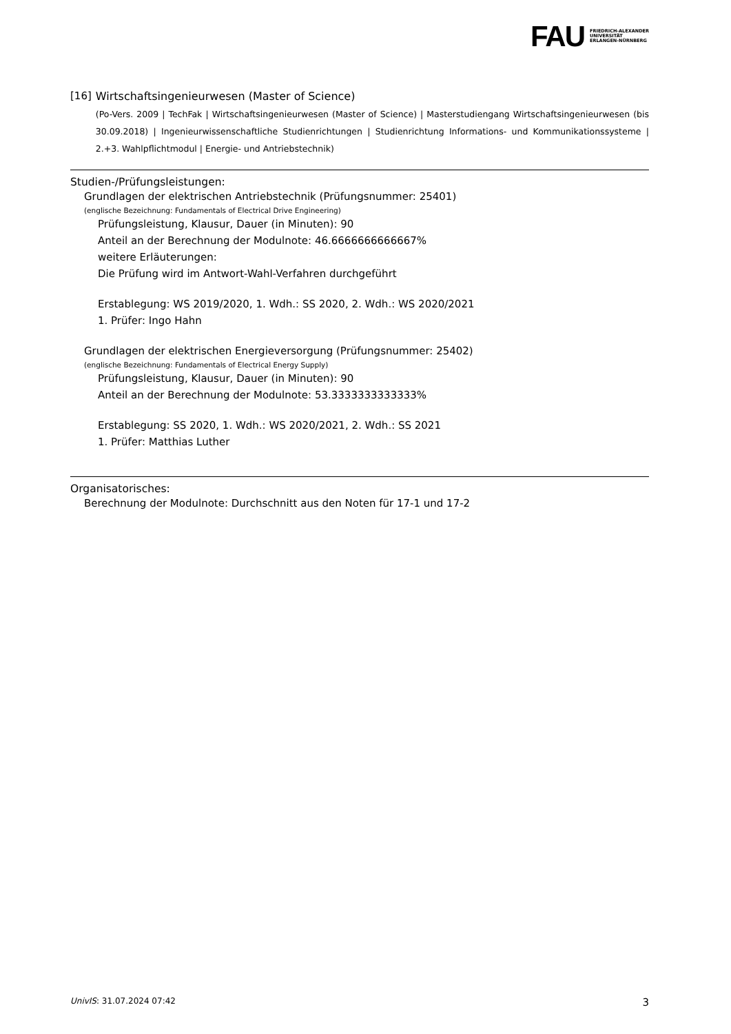FAU FRIEDRICH-ALEXANDER
UNIVERSITÄT
ERLANGEN-NÜRNBERG
[16] Wirtschaftsingenieurwesen (Master of Science)
(Po-Vers. 2009 | TechFak | Wirtschaftsingenieurwesen (Master of Science) | Masterstudiengang Wirtschaftsingenieurwesen (bis 30.09.2018) | Ingenieurwissenschaftliche Studienrichtungen | Studienrichtung Informations- und Kommunikationssysteme | 2.+3. Wahlpflichtmodul | Energie- und Antriebstechnik)
Studien-/Prüfungsleistungen:
Grundlagen der elektrischen Antriebstechnik (Prüfungsnummer: 25401)
(englische Bezeichnung: Fundamentals of Electrical Drive Engineering)
Prüfungsleistung, Klausur, Dauer (in Minuten): 90
Anteil an der Berechnung der Modulnote: 46.6666666666667%
weitere Erläuterungen:
Die Prüfung wird im Antwort-Wahl-Verfahren durchgeführt
Erstablegung: WS 2019/2020, 1. Wdh.: SS 2020, 2. Wdh.: WS 2020/2021
1. Prüfer: Ingo Hahn
Grundlagen der elektrischen Energieversorgung (Prüfungsnummer: 25402)
(englische Bezeichnung: Fundamentals of Electrical Energy Supply)
Prüfungsleistung, Klausur, Dauer (in Minuten): 90
Anteil an der Berechnung der Modulnote: 53.3333333333333%
Erstablegung: SS 2020, 1. Wdh.: WS 2020/2021, 2. Wdh.: SS 2021
1. Prüfer: Matthias Luther
Organisatorisches:
Berechnung der Modulnote: Durchschnitt aus den Noten für 17-1 und 17-2
UnivIS: 31.07.2024 07:42 3